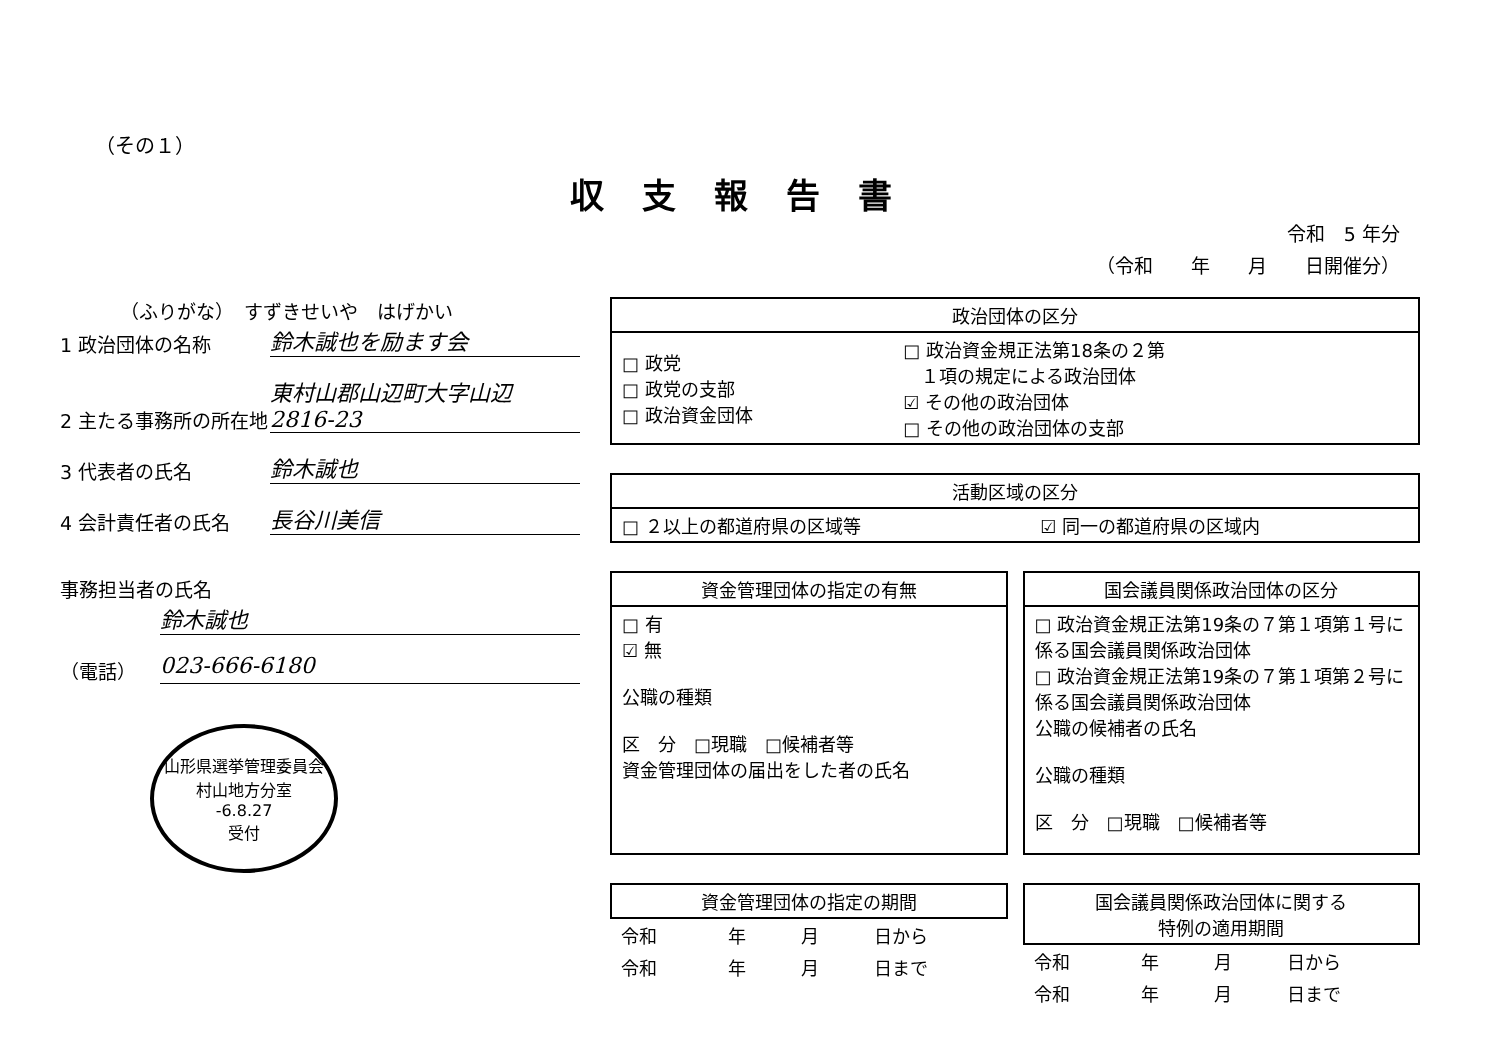（その１）
収支報告書
令和　5 年分
（令和　　年　　月　　日開催分）
（ふりがな）　すずきせいや　はげかい
1 政治団体の名称
鈴木誠也を励ます会
2 主たる事務所の所在地
東村山郡山辺町大字山辺 2816-23
3 代表者の氏名
鈴木誠也
4 会計責任者の氏名
長谷川美信
事務担当者の氏名
鈴木誠也
（電話）
023-666-6180
山形県選挙管理委員会
村山地方分室
-6.8.27
受付
| 政治団体の区分 | |
| --- | --- |
| □ 政党 □ 政党の支部 □ 政治資金団体 | □ 政治資金規正法第18条の２第 １項の規定による政治団体 ☑ その他の政治団体 □ その他の政治団体の支部 |
| 活動区域の区分 | |
| --- | --- |
| □ ２以上の都道府県の区域等 | ☑ 同一の都道府県の区域内 |
| 資金管理団体の指定の有無 |
| --- |
| □ 有 ☑ 無 公職の種類 区 分 □現職 □候補者等 資金管理団体の届出をした者の氏名 |
| 国会議員関係政治団体の区分 |
| --- |
| □ 政治資金規正法第19条の７第１項第１号に係る国会議員関係政治団体 □ 政治資金規正法第19条の７第１項第２号に係る国会議員関係政治団体 公職の候補者の氏名 公職の種類 区 分 □現職 □候補者等 |
| 資金管理団体の指定の期間 | | | |
| --- | --- | --- | --- |
| 令和 | 年 | 月 | 日から |
| 令和 | 年 | 月 | 日まで |
| 国会議員関係政治団体に関する 特例の適用期間 | | | |
| --- | --- | --- | --- |
| 令和 | 年 | 月 | 日から |
| 令和 | 年 | 月 | 日まで |